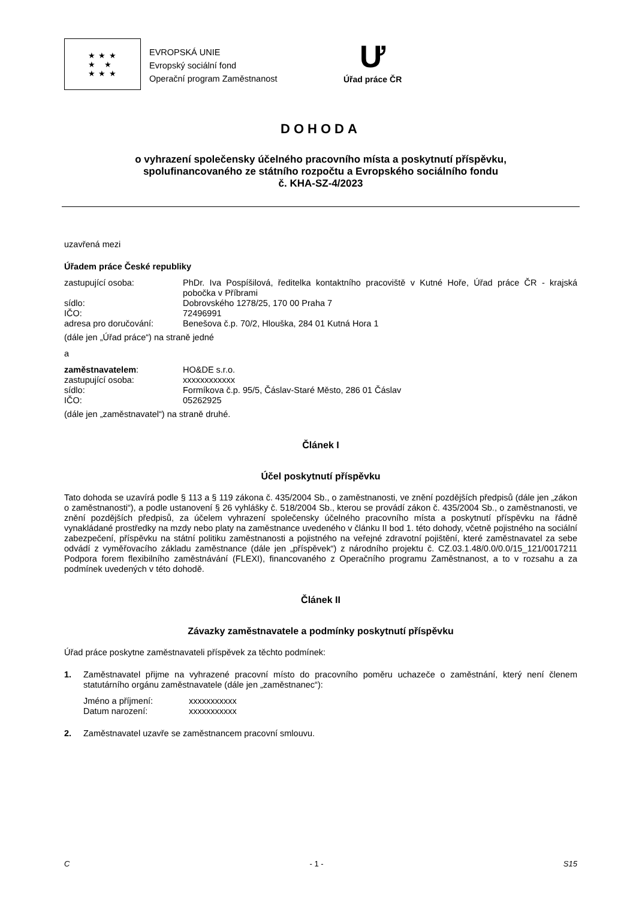★ ★ ★
★ ★
★ ★ ★
EVROPSKÁ UNIE
Evropský sociální fond
Operační program Zaměstnanost
Ư
Úřad práce ČR
DOHODA
o vyhrazení společensky účelného pracovního místa a poskytnutí příspěvku,
spolufinancovaného ze státního rozpočtu a Evropského sociálního fondu
č. KHA-SZ-4/2023
uzavřená mezi
Úřadem práce České republiky
zastupující osoba: PhDr. Iva Pospíšilová, ředitelka kontaktního pracoviště v Kutné Hoře, Úřad práce ČR - krajská pobočka v Příbrami
sídlo: Dobrovského 1278/25, 170 00 Praha 7
IČO: 72496991
adresa pro doručování: Benešova č.p. 70/2, Hlouška, 284 01 Kutná Hora 1
(dále jen „Úřad práce“) na straně jedné
a
zaměstnavatelem: HO&DE s.r.o.
zastupující osoba: xxxxxxxxxxxx
sídlo: Formíkova č.p. 95/5, Čáslav-Staré Město, 286 01 Čáslav
IČO: 05262925
(dále jen „zaměstnavatel“) na straně druhé.
Článek I
Účel poskytnutí příspěvku
Tato dohoda se uzavírá podle § 113 a § 119 zákona č. 435/2004 Sb., o zaměstnanosti, ve znění pozdějších předpisů (dále jen „zákon o zaměstnanosti“), a podle ustanovení § 26 vyhlášky č. 518/2004 Sb., kterou se provádí zákon č. 435/2004 Sb., o zaměstnanosti, ve znění pozdějších předpisů, za účelem vyhrazení společensky účelného pracovního místa a poskytnutí příspěvku na řádně vynakládané prostředky na mzdy nebo platy na zaměstnance uvedeného v článku II bod 1. této dohody, včetně pojistného na sociální zabezpečení, příspěvku na státní politiku zaměstnanosti a pojistného na veřejné zdravotní pojištění, které zaměstnavatel za sebe odvádí z vyměřovacího základu zaměstnance (dále jen „příspěvek“) z národního projektu č. CZ.03.1.48/0.0/0.0/15_121/0017211 Podpora forem flexibilního zaměstnávání (FLEXI), financovaného z Operačního programu Zaměstnanost, a to v rozsahu a za podmínek uvedených v této dohodě.
Článek II
Závazky zaměstnavatele a podmínky poskytnutí příspěvku
Úřad práce poskytne zaměstnavateli příspěvek za těchto podmínek:
1. Zaměstnavatel přijme na vyhrazené pracovní místo do pracovního poměru uchazeče o zaměstnání, který není členem statutárního orgánu zaměstnavatele (dále jen „zaměstnanec“):
Jméno a příjmení: xxxxxxxxxxx
Datum narození: xxxxxxxxxxx
2. Zaměstnavatel uzavře se zaměstnancem pracovní smlouvu.
C - 1 - S15